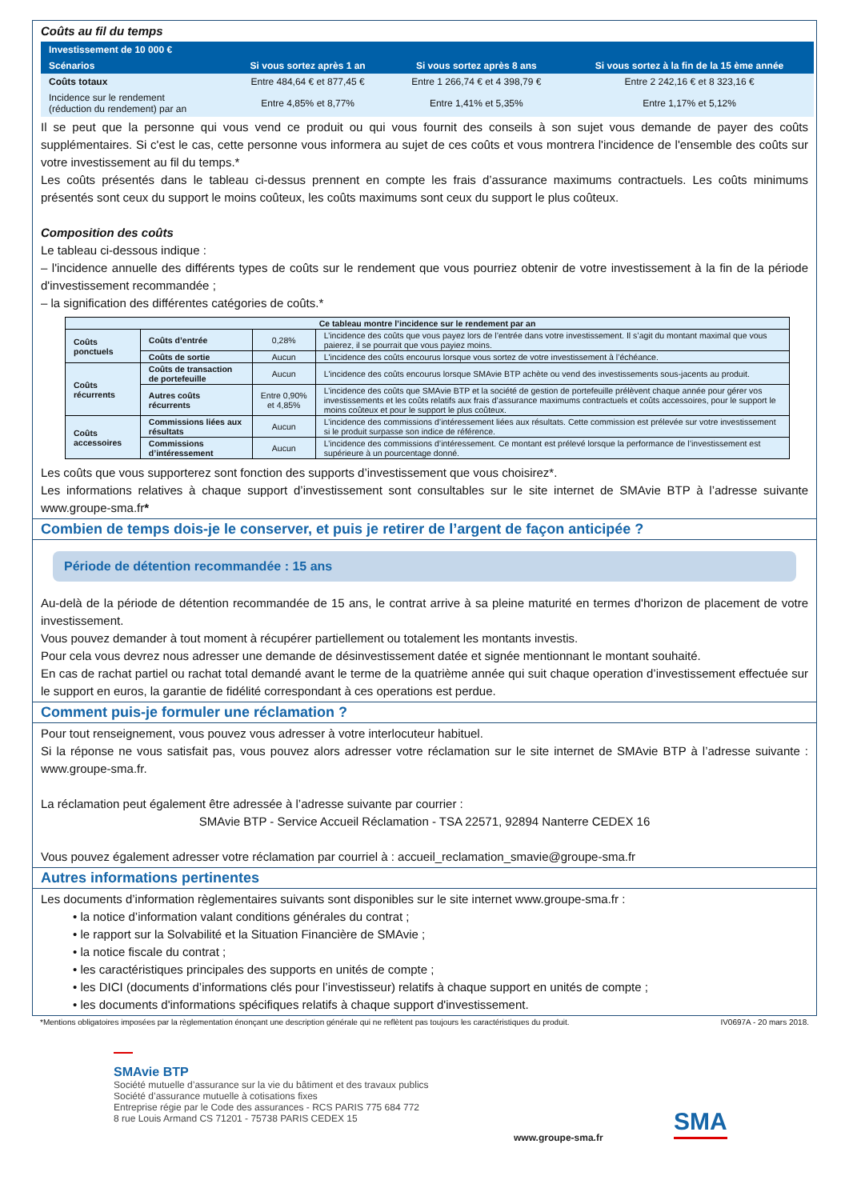Coûts au fil du temps
| Investissement de 10 000 € | | | |
| --- | --- | --- | --- |
| Scénarios | Si vous sortez après 1 an | Si vous sortez après 8 ans | Si vous sortez à la fin de la 15 ème année |
| Coûts totaux | Entre 484,64 € et 877,45 € | Entre 1 266,74 € et 4 398,79 € | Entre 2 242,16 € et 8 323,16 € |
| Incidence sur le rendement (réduction du rendement) par an | Entre 4,85% et 8,77% | Entre 1,41% et 5,35% | Entre 1,17% et 5,12% |
Il se peut que la personne qui vous vend ce produit ou qui vous fournit des conseils à son sujet vous demande de payer des coûts supplémentaires. Si c'est le cas, cette personne vous informera au sujet de ces coûts et vous montrera l'incidence de l'ensemble des coûts sur votre investissement au fil du temps.*
Les coûts présentés dans le tableau ci-dessus prennent en compte les frais d’assurance maximums contractuels. Les coûts minimums présentés sont ceux du support le moins coûteux, les coûts maximums sont ceux du support le plus coûteux.
Composition des coûts
Le tableau ci-dessous indique :
– l'incidence annuelle des différents types de coûts sur le rendement que vous pourriez obtenir de votre investissement à la fin de la période d'investissement recommandée ;
– la signification des différentes catégories de coûts.*
| Ce tableau montre l’incidence sur le rendement par an | | | |
| --- | --- | --- | --- |
| Coûts ponctuels | Coûts d’entrée | 0,28% | L’incidence des coûts que vous payez lors de l’entrée dans votre investissement. Il s’agit du montant maximal que vous paierez, il se pourrait que vous payiez moins. |
| | Coûts de sortie | Aucun | L'incidence des coûts encourus lorsque vous sortez de votre investissement à l’échéance. |
| Coûts récurrents | Coûts de transaction de portefeuille | Aucun | L'incidence des coûts encourus lorsque SMAvie BTP achète ou vend des investissements sous-jacents au produit. |
| | Autres coûts récurrents | Entre 0,90% et 4,85% | L’incidence des coûts que SMAvie BTP et la société de gestion de portefeuille prélèvent chaque année pour gérer vos investissements et les coûts relatifs aux frais d’assurance maximums contractuels et coûts accessoires, pour le support le moins coûteux et pour le support le plus coûteux. |
| Coûts accessoires | Commissions liées aux résultats | Aucun | L’incidence des commissions d’intéressement liées aux résultats. Cette commission est prélevée sur votre investissement si le produit surpasse son indice de référence. |
| | Commissions d’intéressement | Aucun | L’incidence des commissions d’intéressement. Ce montant est prélevé lorsque la performance de l’investissement est supérieure à un pourcentage donné. |
Les coûts que vous supporterez sont fonction des supports d’investissement que vous choisirez*.
Les informations relatives à chaque support d’investissement sont consultables sur le site internet de SMAvie BTP à l’adresse suivante www.groupe-sma.fr*
Combien de temps dois-je le conserver, et puis je retirer de l’argent de façon anticipée ?
Période de détention recommandée : 15 ans
Au-delà de la période de détention recommandée de 15 ans, le contrat arrive à sa pleine maturité en termes d'horizon de placement de votre investissement.
Vous pouvez demander à tout moment à récupérer partiellement ou totalement les montants investis.
Pour cela vous devrez nous adresser une demande de désinvestissement datée et signée mentionnant le montant souhaité.
En cas de rachat partiel ou rachat total demandé avant le terme de la quatrième année qui suit chaque operation d’investissement effectuée sur le support en euros, la garantie de fidélité correspondant à ces operations est perdue.
Comment puis-je formuler une réclamation ?
Pour tout renseignement, vous pouvez vous adresser à votre interlocuteur habituel.
Si la réponse ne vous satisfait pas, vous pouvez alors adresser votre réclamation sur le site internet de SMAvie BTP à l’adresse suivante : www.groupe-sma.fr.
La réclamation peut également être adressée à l’adresse suivante par courrier :
SMAvie BTP - Service Accueil Réclamation - TSA 22571, 92894 Nanterre CEDEX 16
Vous pouvez également adresser votre réclamation par courriel à : accueil_reclamation_smavie@groupe-sma.fr
Autres informations pertinentes
Les documents d’information règlementaires suivants sont disponibles sur le site internet www.groupe-sma.fr :
• la notice d’information valant conditions générales du contrat ;
• le rapport sur la Solvabilité et la Situation Financière de SMAvie ;
• la notice fiscale du contrat ;
• les caractéristiques principales des supports en unités de compte ;
• les DICI (documents d’informations clés pour l’investisseur) relatifs à chaque support en unités de compte ;
• les documents d'informations spécifiques relatifs à chaque support d'investissement.
*Mentions obligatoires imposées par la règlementation énonçant une description générale qui ne reflètent pas toujours les caractéristiques du produit. IV0697A - 20 mars 2018.
SMAvie BTP
Société mutuelle d’assurance sur la vie du bâtiment et des travaux publics
Société d’assurance mutuelle à cotisations fixes
Entreprise régie par le Code des assurances - RCS PARIS 775 684 772
8 rue Louis Armand CS 71201 - 75738 PARIS CEDEX 15
www.groupe-sma.fr
SMA